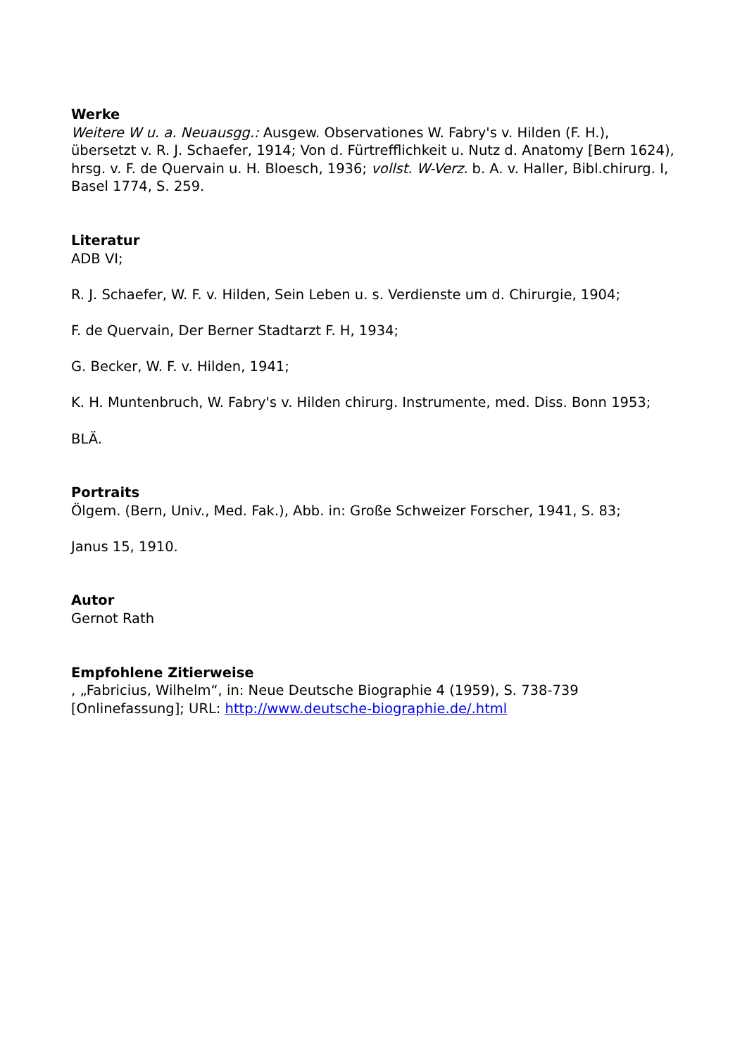Werke
Weitere W u. a. Neuausgg.: Ausgew. Observationes W. Fabry's v. Hilden (F. H.), übersetzt v. R. J. Schaefer, 1914; Von d. Fürtrefflichkeit u. Nutz d. Anatomy [Bern 1624), hrsg. v. F. de Quervain u. H. Bloesch, 1936; vollst. W-Verz. b. A. v. Haller, Bibl.chirurg. I, Basel 1774, S. 259.
Literatur
ADB VI;
R. J. Schaefer, W. F. v. Hilden, Sein Leben u. s. Verdienste um d. Chirurgie, 1904;
F. de Quervain, Der Berner Stadtarzt F. H, 1934;
G. Becker, W. F. v. Hilden, 1941;
K. H. Muntenbruch, W. Fabry's v. Hilden chirurg. Instrumente, med. Diss. Bonn 1953;
BLÄ.
Portraits
Ölgem. (Bern, Univ., Med. Fak.), Abb. in: Große Schweizer Forscher, 1941, S. 83;
Janus 15, 1910.
Autor
Gernot Rath
Empfohlene Zitierweise
, „Fabricius, Wilhelm“, in: Neue Deutsche Biographie 4 (1959), S. 738-739 [Onlinefassung]; URL: http://www.deutsche-biographie.de/.html